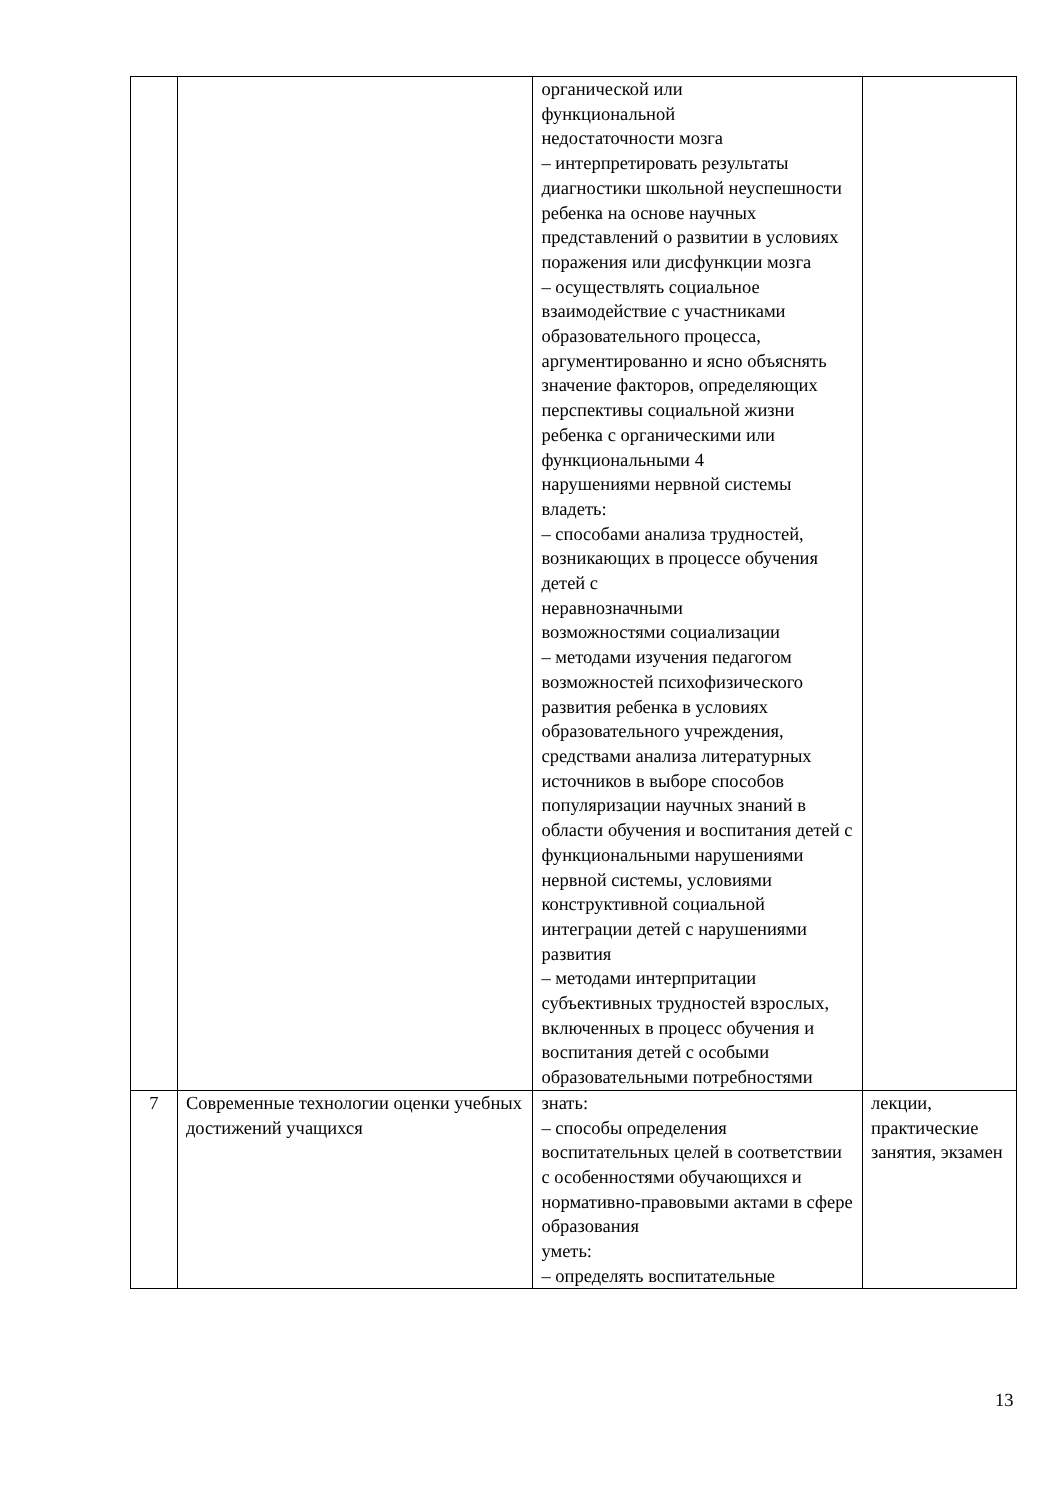| | | органической или функциональной недостаточности мозга – интерпретировать результаты диагностики школьной неуспешности ребенка на основе научных представлений о развитии в условиях поражения или дисфункции мозга – осуществлять социальное взаимодействие с участниками образовательного процесса, аргументированно и ясно объяснять значение факторов, определяющих перспективы социальной жизни ребенка с органическими или функциональными 4 нарушениями нервной системы владеть: – способами анализа трудностей, возникающих в процессе обучения детей с неравнозначными возможностями социализации – методами изучения педагогом возможностей психофизического развития ребенка в условиях образовательного учреждения, средствами анализа литературных источников в выборе способов популяризации научных знаний в области обучения и воспитания детей с функциональными нарушениями нервной системы, условиями конструктивной социальной интеграции детей с нарушениями развития – методами интерпритации субъективных трудностей взрослых, включенных в процесс обучения и воспитания детей с особыми образовательными потребностями | |
| 7 | Современные технологии оценки учебных достижений учащихся | знать: – способы определения воспитательных целей в соответствии с особенностями обучающихся и нормативно-правовыми актами в сфере образования уметь: – определять воспитательные | лекции, практические занятия, экзамен |
13